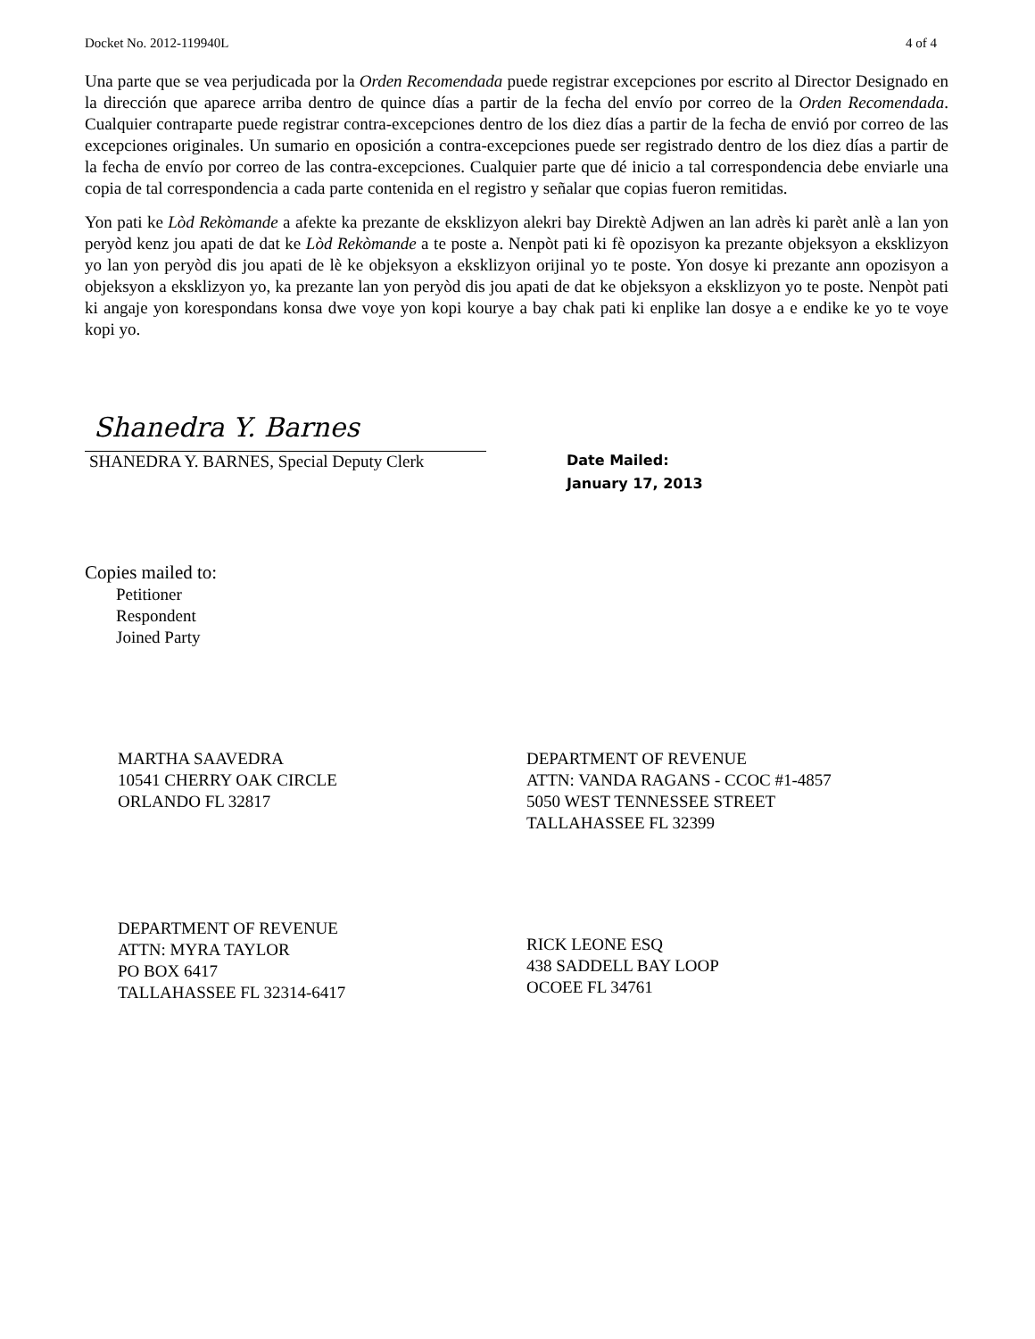Docket No. 2012-119940L 4 of 4
Una parte que se vea perjudicada por la Orden Recomendada puede registrar excepciones por escrito al Director Designado en la dirección que aparece arriba dentro de quince días a partir de la fecha del envío por correo de la Orden Recomendada. Cualquier contraparte puede registrar contra-excepciones dentro de los diez días a partir de la fecha de envió por correo de las excepciones originales. Un sumario en oposición a contra-excepciones puede ser registrado dentro de los diez días a partir de la fecha de envío por correo de las contra-excepciones. Cualquier parte que dé inicio a tal correspondencia debe enviarle una copia de tal correspondencia a cada parte contenida en el registro y señalar que copias fueron remitidas.
Yon pati ke Lòd Rekòmande a afekte ka prezante de eksklizyon alekri bay Direktè Adjwen an lan adrès ki parèt anlè a lan yon peryòd kenz jou apati de dat ke Lòd Rekòmande a te poste a. Nenpòt pati ki fè opozisyon ka prezante objeksyon a eksklizyon yo lan yon peryòd dis jou apati de lè ke objeksyon a eksklizyon orijinal yo te poste. Yon dosye ki prezante ann opozisyon a objeksyon a eksklizyon yo, ka prezante lan yon peryòd dis jou apati de dat ke objeksyon a eksklizyon yo te poste. Nenpòt pati ki angaje yon korespondans konsa dwe voye yon kopi kourye a bay chak pati ki enplike lan dosye a e endike ke yo te voye kopi yo.
Shanedra Y. Barnes
SHANEDRA Y. BARNES, Special Deputy Clerk
Date Mailed:
January 17, 2013
Copies mailed to:
Petitioner
Respondent
Joined Party
MARTHA SAAVEDRA
10541 CHERRY OAK CIRCLE
ORLANDO FL 32817
DEPARTMENT OF REVENUE
ATTN: VANDA RAGANS - CCOC #1-4857
5050 WEST TENNESSEE STREET
TALLAHASSEE FL 32399
DEPARTMENT OF REVENUE
ATTN: MYRA TAYLOR
PO BOX 6417
TALLAHASSEE FL 32314-6417
RICK LEONE ESQ
438 SADDELL BAY LOOP
OCOEE FL 34761